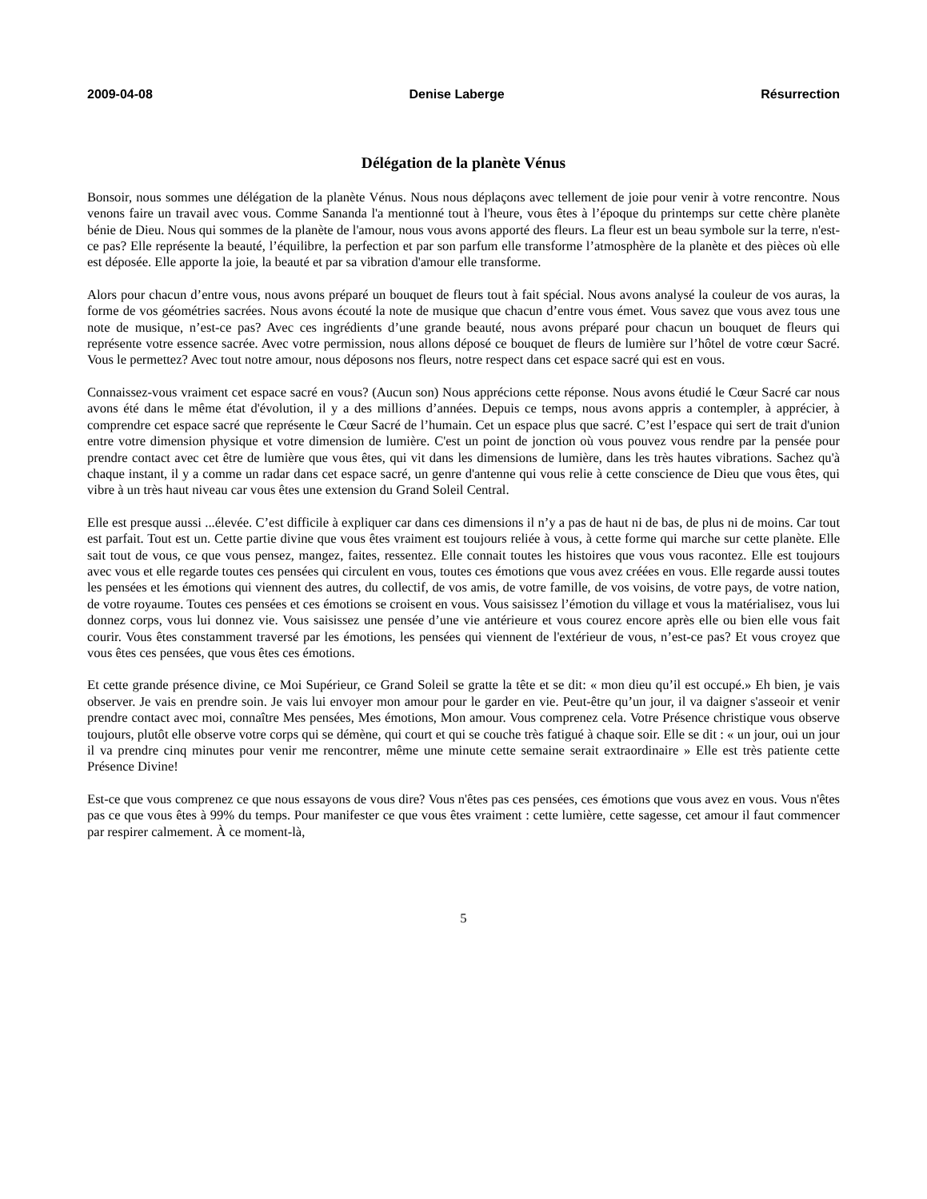2009-04-08 Denise Laberge Résurrection
Délégation de la planète Vénus
Bonsoir, nous sommes une délégation de la planète Vénus. Nous nous déplaçons avec tellement de joie pour venir à votre rencontre. Nous venons faire un travail avec vous. Comme Sananda l'a mentionné tout à l'heure, vous êtes à l’époque du printemps sur cette chère planète bénie de Dieu. Nous qui sommes de la planète de l'amour, nous vous avons apporté des fleurs. La fleur est un beau symbole sur la terre, n'est-ce pas? Elle représente la beauté, l’équilibre, la perfection et par son parfum elle transforme l’atmosphère de la planète et des pièces où elle est déposée. Elle apporte la joie, la beauté et par sa vibration d'amour elle transforme.
Alors pour chacun d’entre vous, nous avons préparé un bouquet de fleurs tout à fait spécial. Nous avons analysé la couleur de vos auras, la forme de vos géométries sacrées. Nous avons écouté la note de musique que chacun d’entre vous émet. Vous savez que vous avez tous une note de musique, n’est-ce pas? Avec ces ingrédients d’une grande beauté, nous avons préparé pour chacun un bouquet de fleurs qui représente votre essence sacrée. Avec votre permission, nous allons déposé ce bouquet de fleurs de lumière sur l’hôtel de votre cœur Sacré. Vous le permettez? Avec tout notre amour, nous déposons nos fleurs, notre respect dans cet espace sacré qui est en vous.
Connaissez-vous vraiment cet espace sacré en vous? (Aucun son) Nous apprécions cette réponse. Nous avons étudié le Cœur Sacré car nous avons été dans le même état d'évolution, il y a des millions d’années. Depuis ce temps, nous avons appris a contempler, à apprécier, à comprendre cet espace sacré que représente le Cœur Sacré de l’humain. Cet un espace plus que sacré. C’est l’espace qui sert de trait d'union entre votre dimension physique et votre dimension de lumière. C'est un point de jonction où vous pouvez vous rendre par la pensée pour prendre contact avec cet être de lumière que vous êtes, qui vit dans les dimensions de lumière, dans les très hautes vibrations. Sachez qu'à chaque instant, il y a comme un radar dans cet espace sacré, un genre d'antenne qui vous relie à cette conscience de Dieu que vous êtes, qui vibre à un très haut niveau car vous êtes une extension du Grand Soleil Central.
Elle est presque aussi ...élevée. C’est difficile à expliquer car dans ces dimensions il n’y a pas de haut ni de bas, de plus ni de moins. Car tout est parfait. Tout est un. Cette partie divine que vous êtes vraiment est toujours reliée à vous, à cette forme qui marche sur cette planète. Elle sait tout de vous, ce que vous pensez, mangez, faites, ressentez. Elle connait toutes les histoires que vous vous racontez. Elle est toujours avec vous et elle regarde toutes ces pensées qui circulent en vous, toutes ces émotions que vous avez créées en vous. Elle regarde aussi toutes les pensées et les émotions qui viennent des autres, du collectif, de vos amis, de votre famille, de vos voisins, de votre pays, de votre nation, de votre royaume. Toutes ces pensées et ces émotions se croisent en vous. Vous saisissez l’émotion du village et vous la matérialisez, vous lui donnez corps, vous lui donnez vie. Vous saisissez une pensée d’une vie antérieure et vous courez encore après elle ou bien elle vous fait courir. Vous êtes constamment traversé par les émotions, les pensées qui viennent de l'extérieur de vous, n’est-ce pas? Et vous croyez que vous êtes ces pensées, que vous êtes ces émotions.
Et cette grande présence divine, ce Moi Supérieur, ce Grand Soleil se gratte la tête et se dit: « mon dieu qu’il est occupé.» Eh bien, je vais observer. Je vais en prendre soin. Je vais lui envoyer mon amour pour le garder en vie. Peut-être qu’un jour, il va daigner s'asseoir et venir prendre contact avec moi, connaître Mes pensées, Mes émotions, Mon amour. Vous comprenez cela. Votre Présence christique vous observe toujours, plutôt elle observe votre corps qui se démène, qui court et qui se couche très fatigué à chaque soir. Elle se dit : « un jour, oui un jour il va prendre cinq minutes pour venir me rencontrer, même une minute cette semaine serait extraordinaire » Elle est très patiente cette Présence Divine!
Est-ce que vous comprenez ce que nous essayons de vous dire? Vous n'êtes pas ces pensées, ces émotions que vous avez en vous. Vous n'êtes pas ce que vous êtes à 99% du temps. Pour manifester ce que vous êtes vraiment : cette lumière, cette sagesse, cet amour il faut commencer par respirer calmement. À ce moment-là,
5